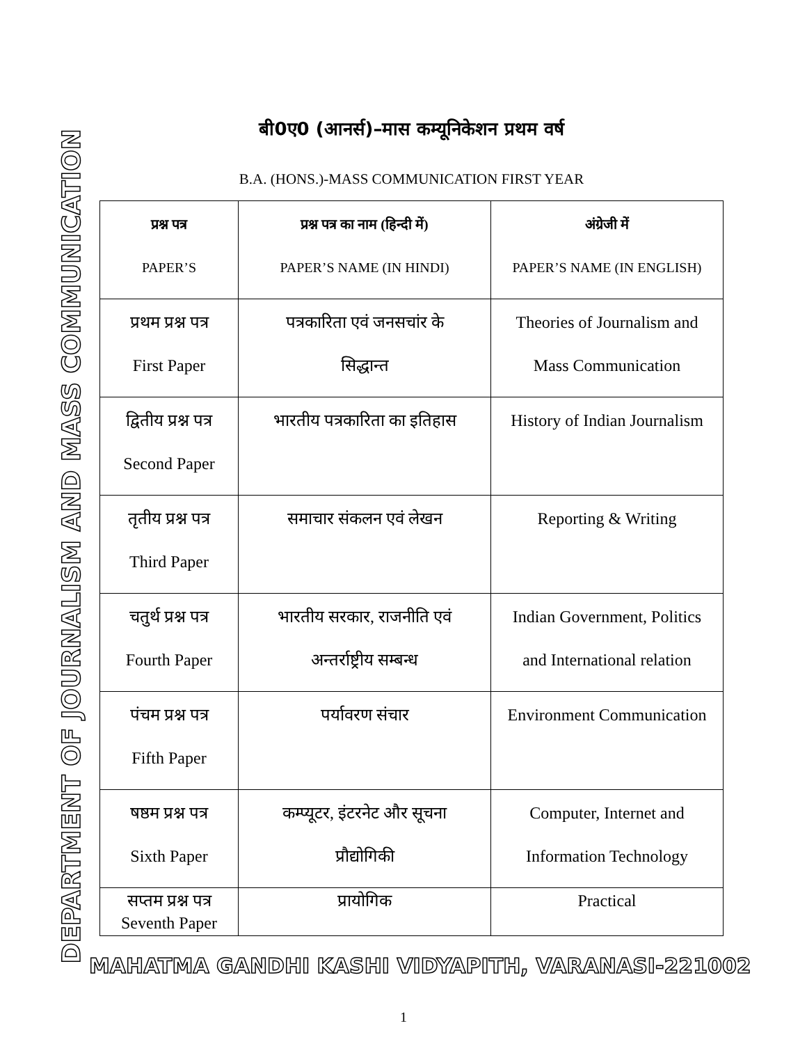DEPARTMENT OF JOURNALISM AND MASS COMMUNICATION
बी0ए0 (आनर्स)–मास कम्यूनिकेशन प्रथम वर्ष
B.A. (HONS.)-MASS COMMUNICATION FIRST YEAR
| प्रश्न पत्र PAPER’S | प्रश्न पत्र का नाम (हिन्दी में) PAPER’S NAME (IN HINDI) | अंग्रेजी में PAPER’S NAME (IN ENGLISH) |
| प्रथम प्रश्न पत्र First Paper | पत्रकारिता एवं जनसचांर के सिद्धान्त | Theories of Journalism and Mass Communication |
| द्वितीय प्रश्न पत्र Second Paper | भारतीय पत्रकारिता का इतिहास | History of Indian Journalism |
| तृतीय प्रश्न पत्र Third Paper | समाचार संकलन एवं लेखन | Reporting & Writing |
| चतुर्थ प्रश्न पत्र Fourth Paper | भारतीय सरकार, राजनीति एवं अन्तर्राष्ट्रीय सम्बन्ध | Indian Government, Politics and International relation |
| पंचम प्रश्न पत्र Fifth Paper | पर्यावरण संचार | Environment Communication |
| षष्ठम प्रश्न पत्र Sixth Paper | कम्प्यूटर, इंटरनेट और सूचना प्रौद्योगिकी | Computer, Internet and Information Technology |
| सप्तम प्रश्न पत्र Seventh Paper | प्रायोगिक | Practical |
MAHATMA GANDHI KASHI VIDYAPITH, VARANASI-221002
1